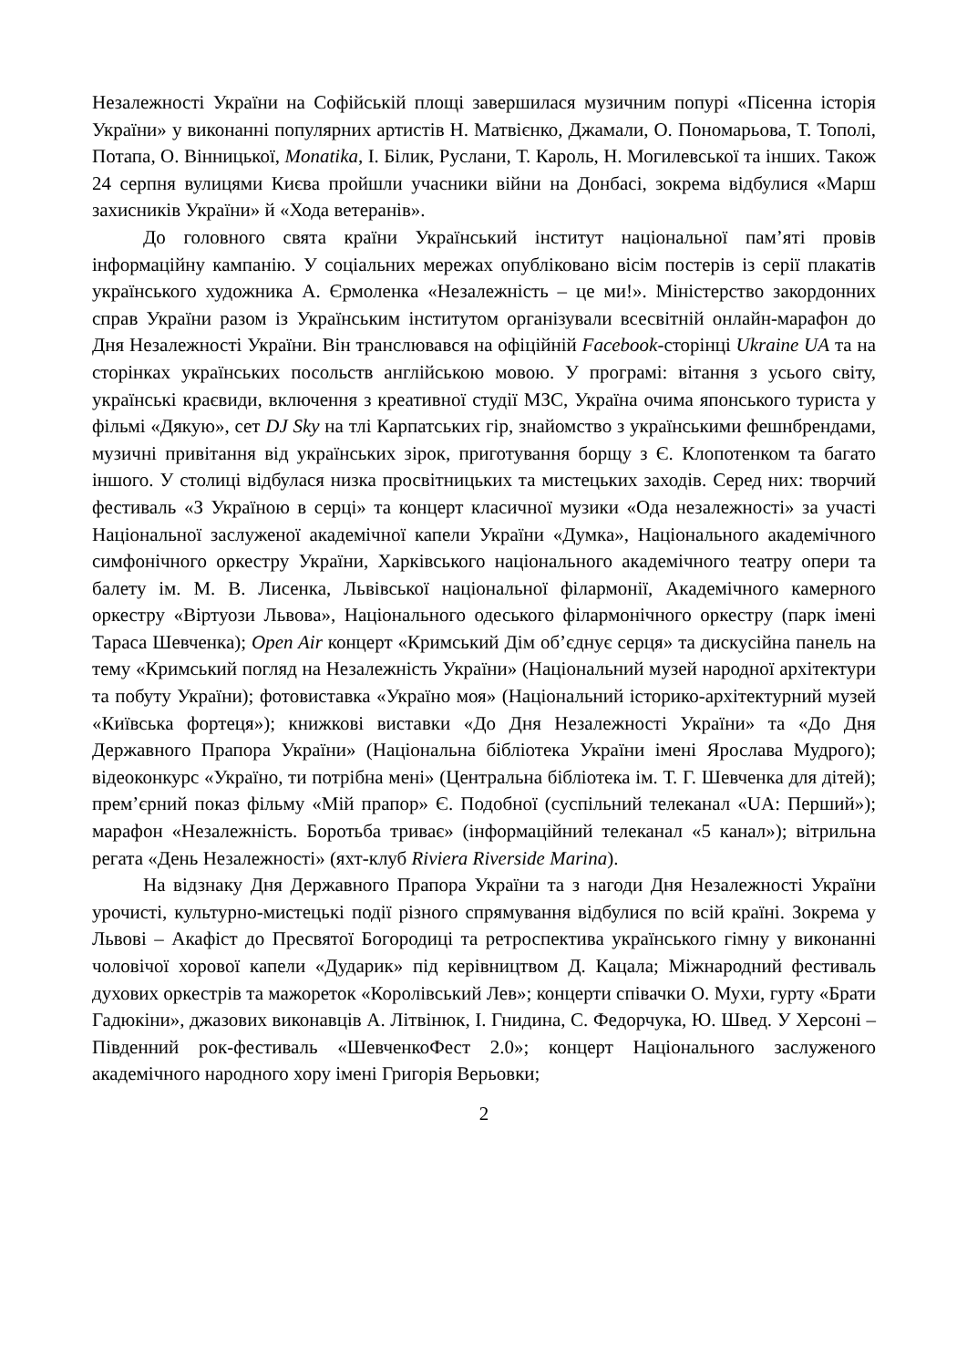Незалежності України на Софійській площі завершилася музичним попурі «Пісенна історія України» у виконанні популярних артистів Н. Матвієнко, Джамали, О. Пономарьова, Т. Тополі, Потапа, О. Вінницької, Monatika, І. Білик, Руслани, Т. Кароль, Н. Могилевської та інших. Також 24 серпня вулицями Києва пройшли учасники війни на Донбасі, зокрема відбулися «Марш захисників України» й «Хода ветеранів».
До головного свята країни Український інститут національної пам’яті провів інформаційну кампанію. У соціальних мережах опубліковано вісім постерів із серії плакатів українського художника А. Єрмоленка «Незалежність – це ми!». Міністерство закордонних справ України разом із Українським інститутом організували всесвітній онлайн-марафон до Дня Незалежності України. Він транслювався на офіційній Facebook-сторінці Ukraine UA та на сторінках українських посольств англійською мовою. У програмі: вітання з усього світу, українські краєвиди, включення з креативної студії МЗС, Україна очима японського туриста у фільмі «Дякую», сет DJ Sky на тлі Карпатських гір, знайомство з українськими фешнбрендами, музичні привітання від українських зірок, приготування борщу з Є. Клопотенком та багато іншого. У столиці відбулася низка просвітницьких та мистецьких заходів. Серед них: творчий фестиваль «З Україною в серці» та концерт класичної музики «Ода незалежності» за участі Національної заслуженої академічної капели України «Думка», Національного академічного симфонічного оркестру України, Харківського національного академічного театру опери та балету ім. М. В. Лисенка, Львівської національної філармонії, Академічного камерного оркестру «Віртуози Львова», Національного одеського філармонічного оркестру (парк імені Тараса Шевченка); Open Air концерт «Кримський Дім об’єднує серця» та дискусійна панель на тему «Кримський погляд на Незалежність України» (Національний музей народної архітектури та побуту України); фотовиставка «Україно моя» (Національний історико-архітектурний музей «Київська фортеця»); книжкові виставки «До Дня Незалежності України» та «До Дня Державного Прапора України» (Національна бібліотека України імені Ярослава Мудрого); відеоконкурс «Україно, ти потрібна мені» (Центральна бібліотека ім. Т. Г. Шевченка для дітей); прем’єрний показ фільму «Мій прапор» Є. Подобної (суспільний телеканал «UA: Перший»); марафон «Незалежність. Боротьба триває» (інформаційний телеканал «5 канал»); вітрильна регата «День Незалежності» (яхт-клуб Riviera Riverside Marina).
На відзнаку Дня Державного Прапора України та з нагоди Дня Незалежності України урочисті, культурно-мистецькі події різного спрямування відбулися по всій країні. Зокрема у Львові – Акафіст до Пресвятої Богородиці та ретроспектива українського гімну у виконанні чоловічої хорової капели «Дударик» під керівництвом Д. Кацала; Міжнародний фестиваль духових оркестрів та мажореток «Королівський Лев»; концерти співачки О. Мухи, гурту «Брати Гадюкіни», джазових виконавців А. Літвінюк, І. Гнидина, С. Федорчука, Ю. Швед. У Херсоні – Південний рок-фестиваль «ШевченкоФест 2.0»; концерт Національного заслуженого академічного народного хору імені Григорія Верьовки;
2